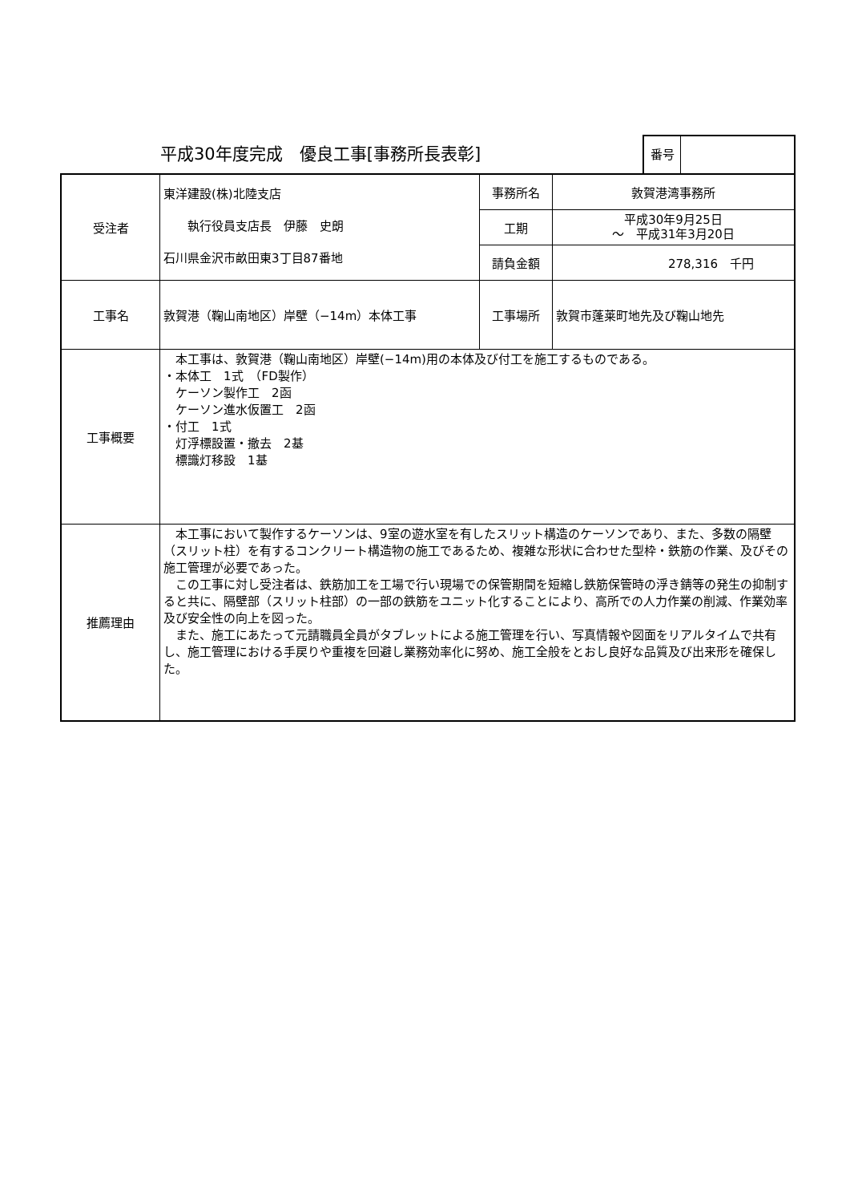平成30年度完成　優良工事[事務所長表彰]
番号
| 受注者 | 東洋建設(株)北陸支店 執行役員支店長 伊藤 史朗 石川県金沢市畝田東3丁目87番地 | 事務所名 | 敦賀港湾事務所 |
| | | 工期 | 平成30年9月25日 ～ 平成31年3月20日 |
| | | 請負金額 | 278,316 千円 |
| 工事名 | 敦賀港（鞠山南地区）岸壁（−14m）本体工事 | 工事場所 | 敦賀市蓬莱町地先及び鞠山地先 |
| 工事概要 | 本工事は、敦賀港（鞠山南地区）岸壁(−14m)用の本体及び付工を施工するものである。 ・本体工 1式 （FD製作） ケーソン製作工 2函 ケーソン進水仮置工 2函 ・付工 1式 灯浮標設置・撤去 2基 標識灯移設 1基 | | |
| 推薦理由 | 本工事において製作するケーソンは、9室の遊水室を有したスリット構造のケーソンであり、また、多数の隔壁（スリット柱）を有するコンクリート構造物の施工であるため、複雑な形状に合わせた型枠・鉄筋の作業、及びその施工管理が必要であった。 この工事に対し受注者は、鉄筋加工を工場で行い現場での保管期間を短縮し鉄筋保管時の浮き錆等の発生の抑制すると共に、隔壁部（スリット柱部）の一部の鉄筋をユニット化することにより、高所での人力作業の削減、作業効率及び安全性の向上を図った。 また、施工にあたって元請職員全員がタブレットによる施工管理を行い、写真情報や図面をリアルタイムで共有し、施工管理における手戻りや重複を回避し業務効率化に努め、施工全般をとおし良好な品質及び出来形を確保した。 | | |